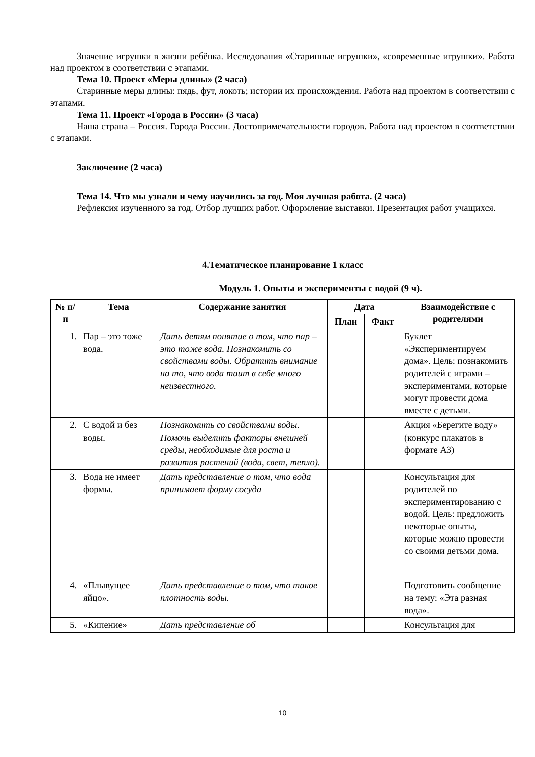Значение игрушки в жизни ребёнка. Исследования «Старинные игрушки», «современные игрушки». Работа над проектом в соответствии с этапами.
Тема 10. Проект «Меры длины» (2 часа)
Старинные меры длины: пядь, фут, локоть; истории их происхождения. Работа над проектом в соответствии с этапами.
Тема 11. Проект «Города в России» (3 часа)
Наша страна – Россия. Города России. Достопримечательности городов. Работа над проектом в соответствии с этапами.
Заключение (2 часа)
Тема 14. Что мы узнали и чему научились за год. Моя лучшая работа. (2 часа)
Рефлексия изученного за год. Отбор лучших работ. Оформление выставки. Презентация работ учащихся.
4.Тематическое планирование 1 класс
Модуль 1. Опыты и эксперименты с водой (9 ч).
| № п/п | Тема | Содержание занятия | Дата | | Взаимодействие с родителями |
| --- | --- | --- | --- | --- | --- |
| | | | План | Факт | |
| 1. | Пар – это тоже вода. | Дать детям понятие о том, что пар – это тоже вода. Познакомить со свойствами воды. Обратить внимание на то, что вода таит в себе много неизвестного. | | | Буклет «Экспериментируем дома». Цель: познакомить родителей с играми – экспериментами, которые могут провести дома вместе с детьми. |
| 2. | С водой и без воды. | Познакомить со свойствами воды. Помочь выделить факторы внешней среды, необходимые для роста и развития растений (вода, свет, тепло). | | | Акция «Берегите воду» (конкурс плакатов в формате А3) |
| 3. | Вода не имеет формы. | Дать представление о том, что вода принимает форму сосуда | | | Консультация для родителей по экспериментированию с водой. Цель: предложить некоторые опыты, которые можно провести со своими детьми дома. |
| 4. | «Плывущее яйцо». | Дать представление о том, что такое плотность воды. | | | Подготовить сообщение на тему: «Эта разная вода». |
| 5. | «Кипение» | Дать представление об | | | Консультация для |
10